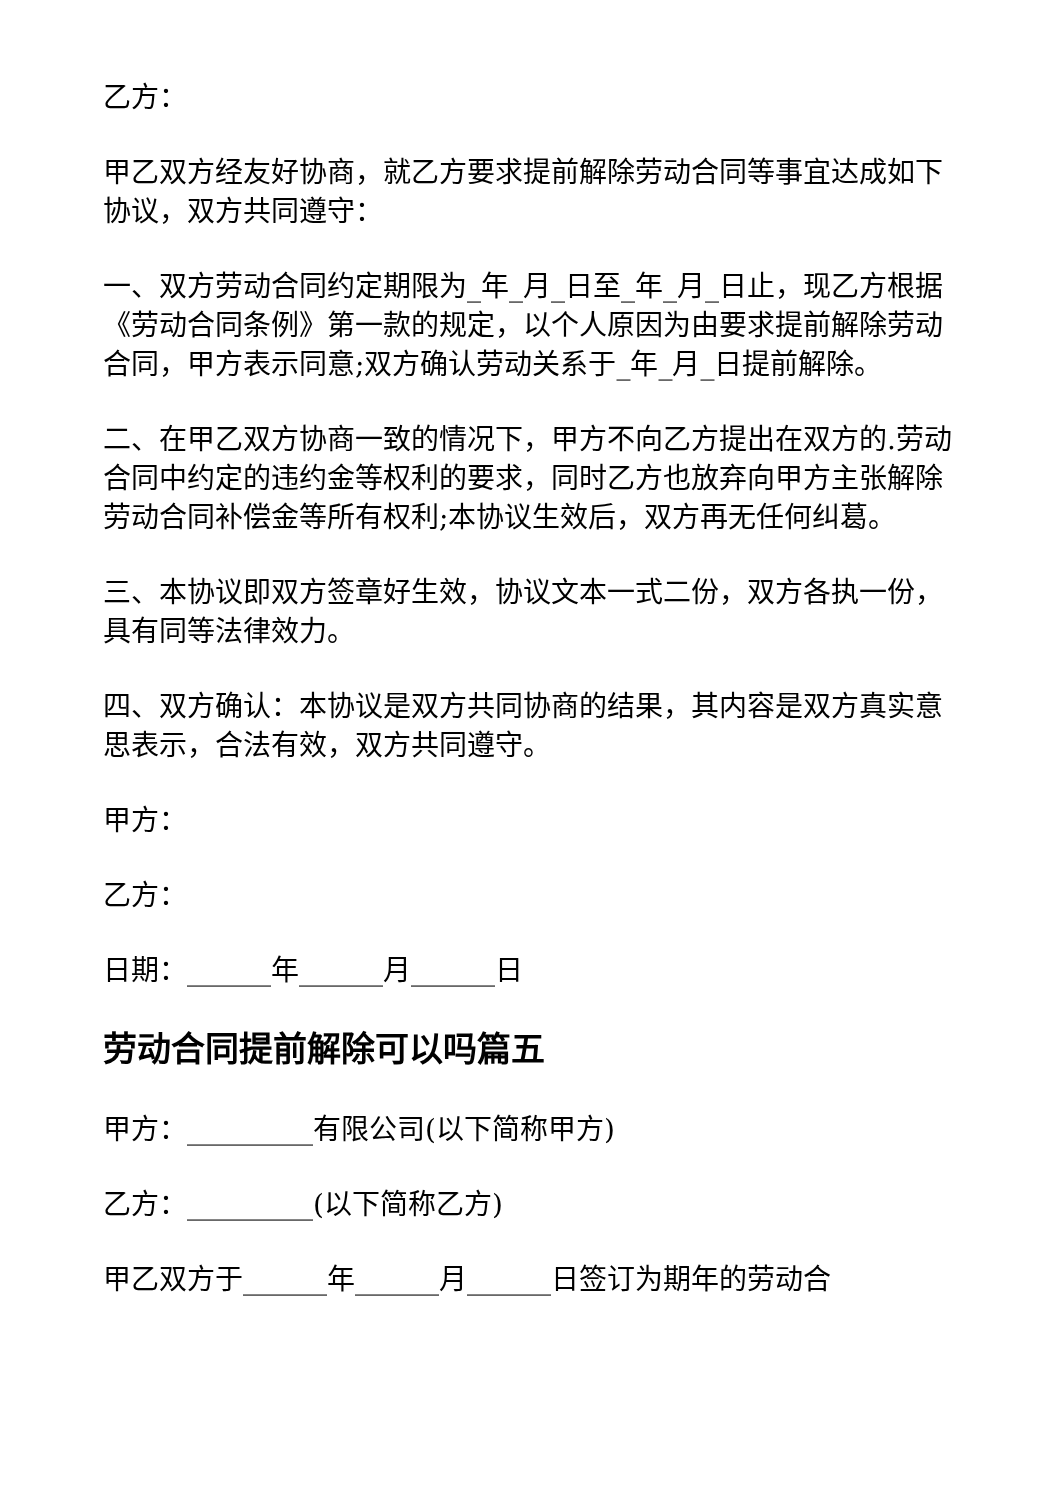乙方：
甲乙双方经友好协商，就乙方要求提前解除劳动合同等事宜达成如下协议，双方共同遵守：
一、双方劳动合同约定期限为_年_月_日至_年_月_日止，现乙方根据《劳动合同条例》第一款的规定，以个人原因为由要求提前解除劳动合同，甲方表示同意;双方确认劳动关系于_年_月_日提前解除。
二、在甲乙双方协商一致的情况下，甲方不向乙方提出在双方的.劳动合同中约定的违约金等权利的要求，同时乙方也放弃向甲方主张解除劳动合同补偿金等所有权利;本协议生效后，双方再无任何纠葛。
三、本协议即双方签章好生效，协议文本一式二份，双方各执一份，具有同等法律效力。
四、双方确认：本协议是双方共同协商的结果，其内容是双方真实意思表示，合法有效，双方共同遵守。
甲方：
乙方：
日期：______年______月______日
劳动合同提前解除可以吗篇五
甲方：_________有限公司(以下简称甲方)
乙方：_________(以下简称乙方)
甲乙双方于______年______月______日签订为期年的劳动合